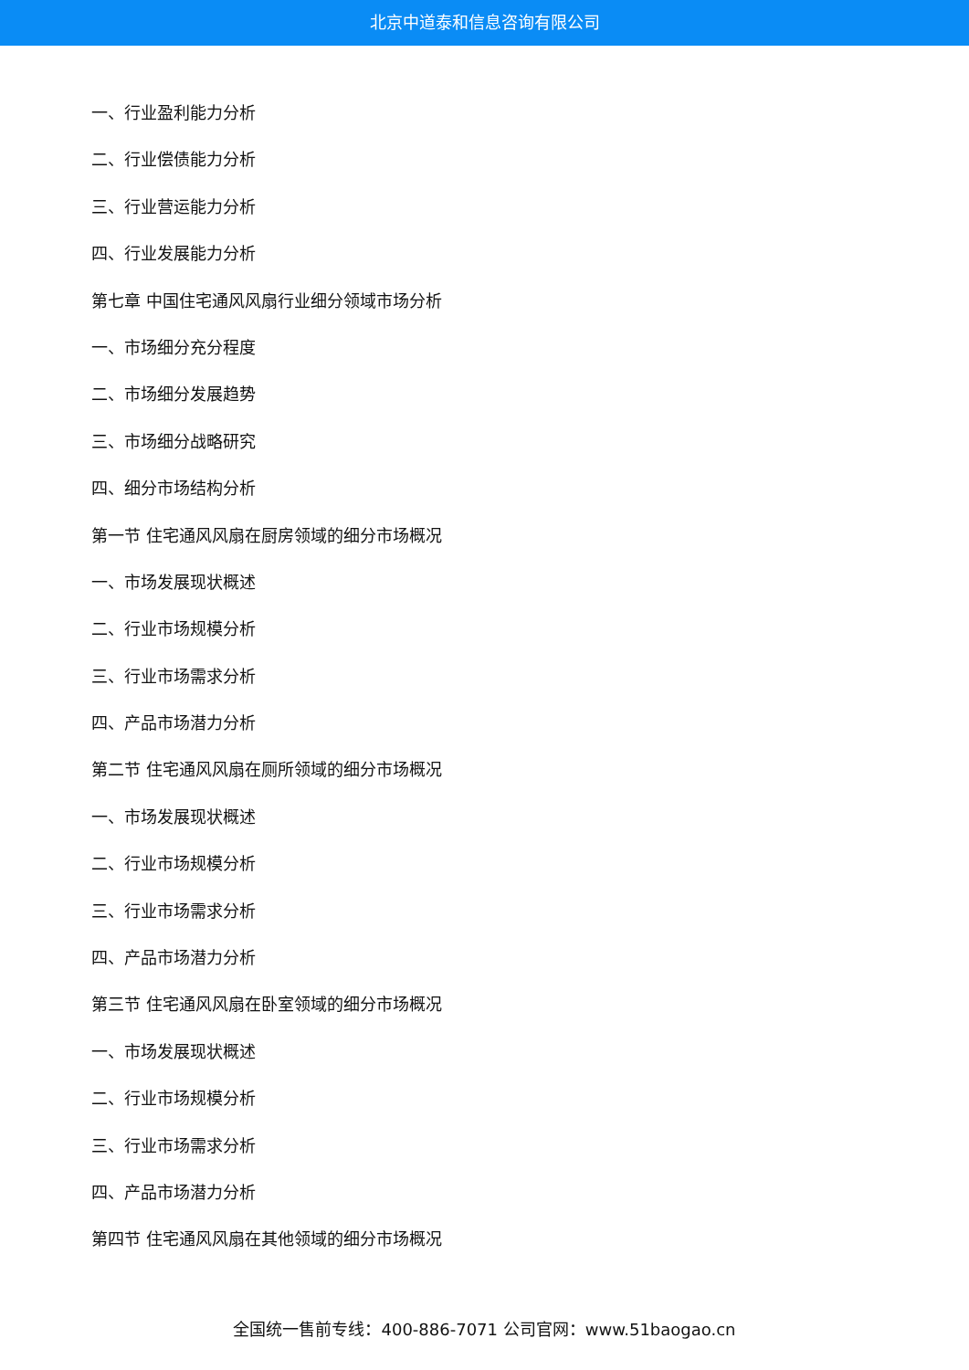北京中道泰和信息咨询有限公司
一、行业盈利能力分析
二、行业偿债能力分析
三、行业营运能力分析
四、行业发展能力分析
第七章 中国住宅通风风扇行业细分领域市场分析
一、市场细分充分程度
二、市场细分发展趋势
三、市场细分战略研究
四、细分市场结构分析
第一节 住宅通风风扇在厨房领域的细分市场概况
一、市场发展现状概述
二、行业市场规模分析
三、行业市场需求分析
四、产品市场潜力分析
第二节 住宅通风风扇在厕所领域的细分市场概况
一、市场发展现状概述
二、行业市场规模分析
三、行业市场需求分析
四、产品市场潜力分析
第三节 住宅通风风扇在卧室领域的细分市场概况
一、市场发展现状概述
二、行业市场规模分析
三、行业市场需求分析
四、产品市场潜力分析
第四节 住宅通风风扇在其他领域的细分市场概况
全国统一售前专线：400-886-7071 公司官网：www.51baogao.cn